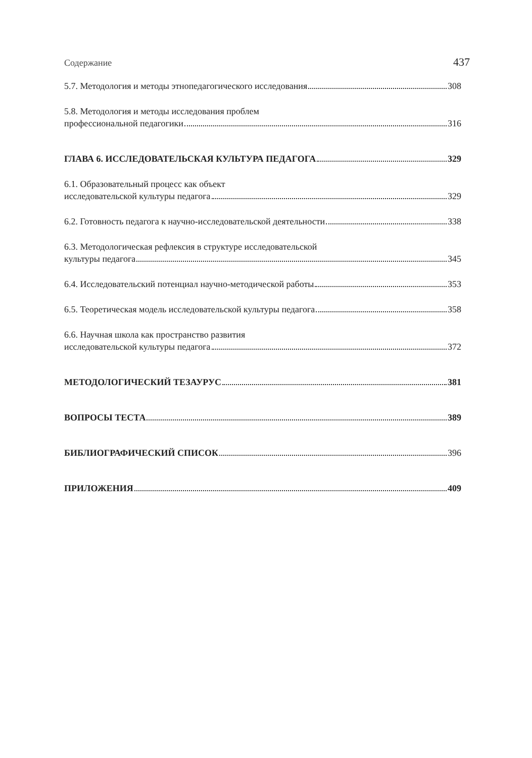Содержание 437
5.7. Методология и методы этнопедагогического исследования 308
5.8. Методология и методы исследования проблем
профессиональной педагогики 316
ГЛАВА 6. ИССЛЕДОВАТЕЛЬСКАЯ КУЛЬТУРА ПЕДАГОГА 329
6.1. Образовательный процесс как объект
исследовательской культуры педагога 329
6.2. Готовность педагога к научно-исследовательской деятельности 338
6.3. Методологическая рефлексия в структуре исследовательской
культуры педагога 345
6.4. Исследовательский потенциал научно-методической работы 353
6.5. Теоретическая модель исследовательской культуры педагога 358
6.6. Научная школа как пространство развития
исследовательской культуры педагога 372
МЕТОДОЛОГИЧЕСКИЙ ТЕЗАУРУС 381
ВОПРОСЫ ТЕСТА 389
БИБЛИОГРАФИЧЕСКИЙ СПИСОК 396
ПРИЛОЖЕНИЯ 409